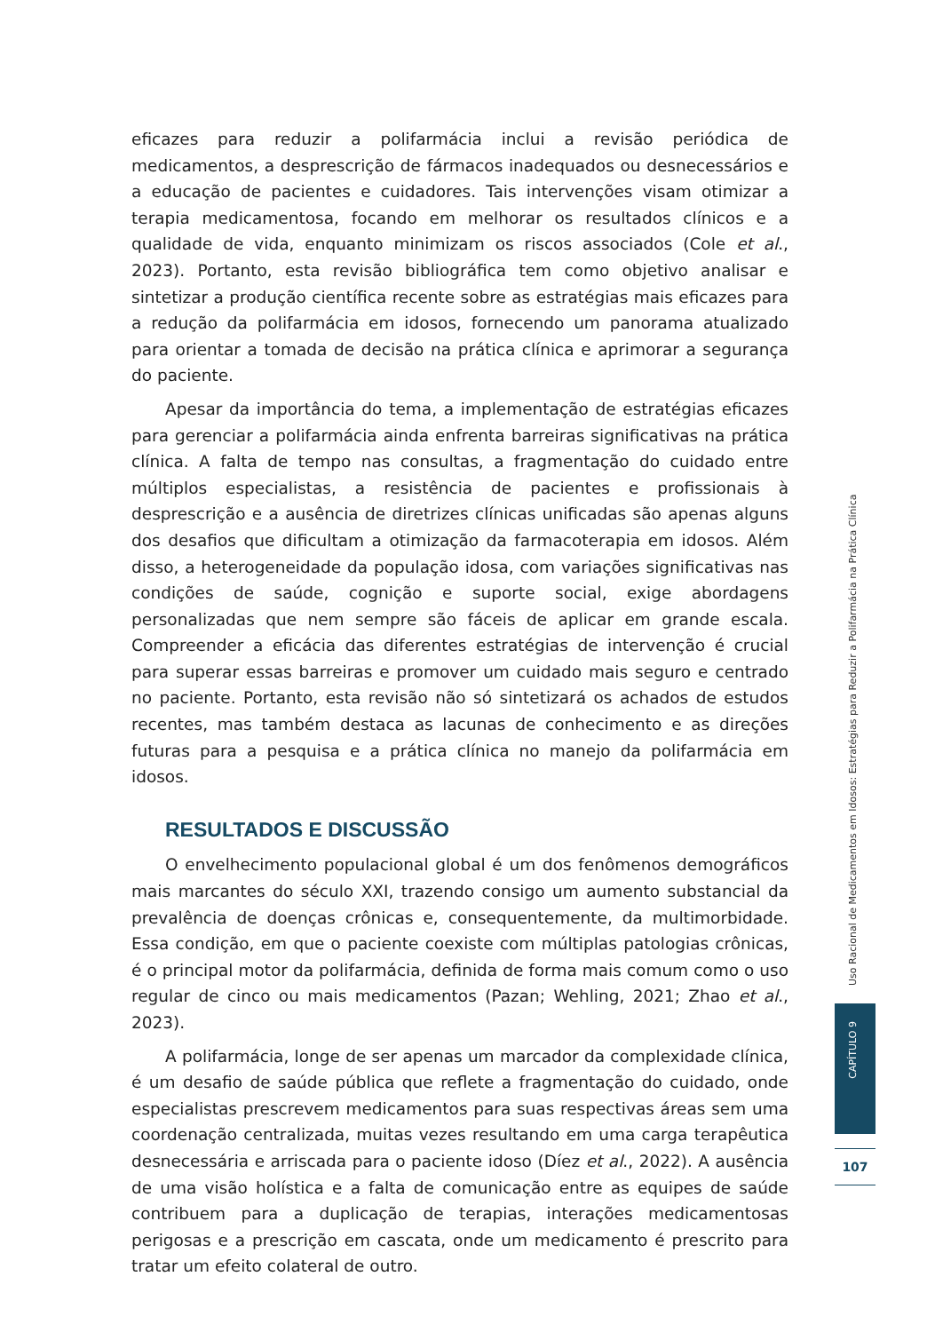eficazes para reduzir a polifarmácia inclui a revisão periódica de medicamentos, a desprescrição de fármacos inadequados ou desnecessários e a educação de pacientes e cuidadores. Tais intervenções visam otimizar a terapia medicamentosa, focando em melhorar os resultados clínicos e a qualidade de vida, enquanto minimizam os riscos associados (Cole et al., 2023). Portanto, esta revisão bibliográfica tem como objetivo analisar e sintetizar a produção científica recente sobre as estratégias mais eficazes para a redução da polifarmácia em idosos, fornecendo um panorama atualizado para orientar a tomada de decisão na prática clínica e aprimorar a segurança do paciente.
Apesar da importância do tema, a implementação de estratégias eficazes para gerenciar a polifarmácia ainda enfrenta barreiras significativas na prática clínica. A falta de tempo nas consultas, a fragmentação do cuidado entre múltiplos especialistas, a resistência de pacientes e profissionais à desprescrição e a ausência de diretrizes clínicas unificadas são apenas alguns dos desafios que dificultam a otimização da farmacoterapia em idosos. Além disso, a heterogeneidade da população idosa, com variações significativas nas condições de saúde, cognição e suporte social, exige abordagens personalizadas que nem sempre são fáceis de aplicar em grande escala. Compreender a eficácia das diferentes estratégias de intervenção é crucial para superar essas barreiras e promover um cuidado mais seguro e centrado no paciente. Portanto, esta revisão não só sintetizará os achados de estudos recentes, mas também destaca as lacunas de conhecimento e as direções futuras para a pesquisa e a prática clínica no manejo da polifarmácia em idosos.
RESULTADOS E DISCUSSÃO
O envelhecimento populacional global é um dos fenômenos demográficos mais marcantes do século XXI, trazendo consigo um aumento substancial da prevalência de doenças crônicas e, consequentemente, da multimorbidade. Essa condição, em que o paciente coexiste com múltiplas patologias crônicas, é o principal motor da polifarmácia, definida de forma mais comum como o uso regular de cinco ou mais medicamentos (Pazan; Wehling, 2021; Zhao et al., 2023).
A polifarmácia, longe de ser apenas um marcador da complexidade clínica, é um desafio de saúde pública que reflete a fragmentação do cuidado, onde especialistas prescrevem medicamentos para suas respectivas áreas sem uma coordenação centralizada, muitas vezes resultando em uma carga terapêutica desnecessária e arriscada para o paciente idoso (Díez et al., 2022). A ausência de uma visão holística e a falta de comunicação entre as equipes de saúde contribuem para a duplicação de terapias, interações medicamentosas perigosas e a prescrição em cascata, onde um medicamento é prescrito para tratar um efeito colateral de outro.
Uso Racional de Medicamentos em Idosos: Estratégias para Reduzir a Polifarmácia na Prática Clínica
CAPÍTULO 9
107